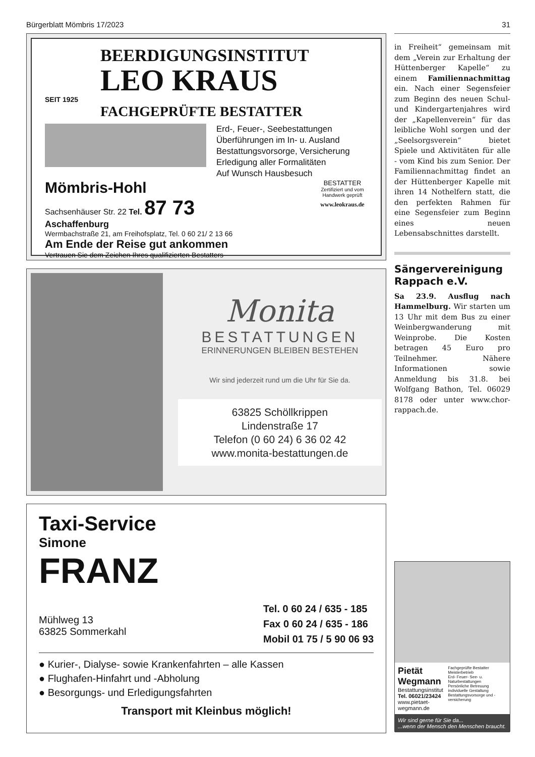Bürgerblatt Mömbris 17/2023 31
BEERDIGUNGSINSTITUT
LEO KRAUS
SEIT 1925
FACHGEPRÜFTE BESTATTER
Erd-, Feuer-, Seebestattungen
Überführungen im In- u. Ausland
Bestattungsvorsorge, Versicherung
Erledigung aller Formalitäten
Auf Wunsch Hausbesuch
Mömbris-Hohl
Sachsenhäuser Str. 22 Tel. 87 73
Aschaffenburg
Wermbachstraße 21, am Freihofsplatz, Tel. 0 60 21/ 2 13 66
Am Ende der Reise gut ankommen
Vertrauen Sie dem Zeichen Ihres qualifizierten Bestatters
BESTATTER
Zertifiziert und vom Handwerk geprüft
www.leokraus.de
Monita
BESTATTUNGEN
ERINNERUNGEN BLEIBEN BESTEHEN
Wir sind jederzeit rund um die Uhr für Sie da.
63825 Schöllkrippen
Lindenstraße 17
Telefon (0 60 24) 6 36 02 42
www.monita-bestattungen.de
Taxi-Service
Simone
FRANZ
Mühlweg 13
63825 Sommerkahl
Tel. 0 60 24 / 635 - 185
Fax 0 60 24 / 635 - 186
Mobil 01 75 / 5 90 06 93
● Kurier-, Dialyse- sowie Krankenfahrten – alle Kassen
● Flughafen-Hinfahrt und -Abholung
● Besorgungs- und Erledigungsfahrten
Transport mit Kleinbus möglich!
in Freiheit“ gemeinsam mit dem „Verein zur Erhaltung der Hüttenberger Kapelle“ zu einem Familiennachmittag ein. Nach einer Segensfeier zum Beginn des neuen Schul- und Kindergartenjahres wird der „Kapellenverein“ für das leibliche Wohl sorgen und der „Seelsorgsverein“ bietet Spiele und Aktivitäten für alle - vom Kind bis zum Senior. Der Familiennachmittag findet an der Hüttenberger Kapelle mit ihren 14 Nothelfern statt, die den perfekten Rahmen für eine Segensfeier zum Beginn eines neuen Lebensabschnittes darstellt.
Sängervereinigung Rappach e.V.
Sa 23.9. Ausflug nach Hammelburg. Wir starten um 13 Uhr mit dem Bus zu einer Weinbergwanderung mit Weinprobe. Die Kosten betragen 45 Euro pro Teilnehmer. Nähere Informationen sowie Anmeldung bis 31.8. bei Wolfgang Bathon, Tel. 06029 8178 oder unter www.chor-rappach.de.
Pietät Wegmann
Bestattungsinstitut
Tel. 06021/23424
www.pietaet-wegmann.de
Fachgeprüfte Bestatter Meisterbetrieb
Erd- Feuer- See- u. Naturbestattungen
Persönliche Betreuung individuelle Gestaltung
Bestattungsvorsorge und -versicherung
Wir sind gerne für Sie da...
...wenn der Mensch den Menschen braucht.